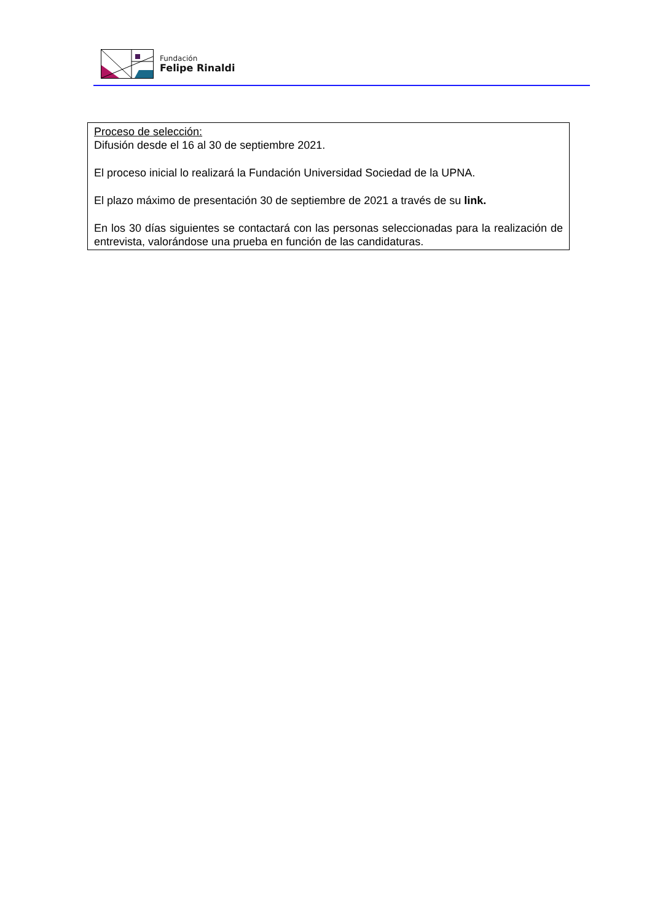Fundación
Felipe Rinaldi
Proceso de selección:
Difusión desde el 16 al 30 de septiembre 2021.
El proceso inicial lo realizará la Fundación Universidad Sociedad de la UPNA.
El plazo máximo de presentación 30 de septiembre de 2021 a través de su link.
En los 30 días siguientes se contactará con las personas seleccionadas para la realización de entrevista, valorándose una prueba en función de las candidaturas.